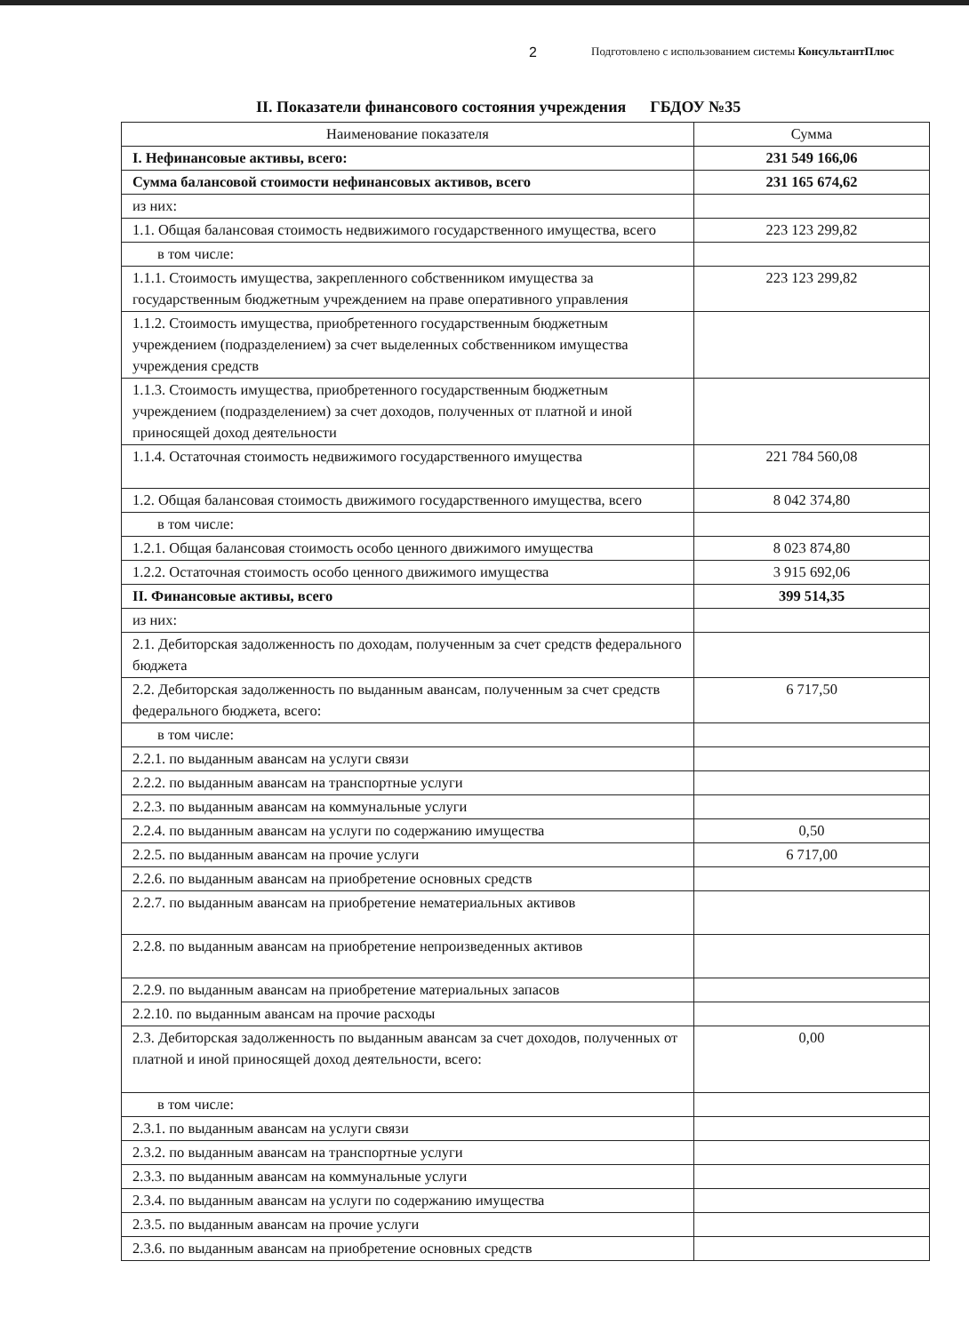2 Подготовлено с использованием системы КонсультантПлюс
II. Показатели финансового состояния учреждения ГБДОУ №35
| Наименование показателя | Сумма |
| --- | --- |
| I. Нефинансовые активы, всего: | 231 549 166,06 |
| Сумма балансовой стоимости нефинансовых активов, всего | 231 165 674,62 |
| из них: | |
| 1.1. Общая балансовая стоимость недвижимого государственного имущества, всего | 223 123 299,82 |
| в том числе: | |
| 1.1.1. Стоимость имущества, закрепленного собственником имущества за государственным бюджетным учреждением на праве оперативного управления | 223 123 299,82 |
| 1.1.2. Стоимость имущества, приобретенного государственным бюджетным учреждением (подразделением) за счет выделенных собственником имущества учреждения средств | |
| 1.1.3. Стоимость имущества, приобретенного государственным бюджетным учреждением (подразделением) за счет доходов, полученных от платной и иной приносящей доход деятельности | |
| 1.1.4. Остаточная стоимость недвижимого государственного имущества | 221 784 560,08 |
| 1.2. Общая балансовая стоимость движимого государственного имущества, всего | 8 042 374,80 |
| в том числе: | |
| 1.2.1. Общая балансовая стоимость особо ценного движимого имущества | 8 023 874,80 |
| 1.2.2. Остаточная стоимость особо ценного движимого имущества | 3 915 692,06 |
| II. Финансовые активы, всего | 399 514,35 |
| из них: | |
| 2.1. Дебиторская задолженность по доходам, полученным за счет средств федерального бюджета | |
| 2.2. Дебиторская задолженность по выданным авансам, полученным за счет средств федерального бюджета, всего: | 6 717,50 |
| в том числе: | |
| 2.2.1. по выданным авансам на услуги связи | |
| 2.2.2. по выданным авансам на транспортные услуги | |
| 2.2.3. по выданным авансам на коммунальные услуги | |
| 2.2.4. по выданным авансам на услуги по содержанию имущества | 0,50 |
| 2.2.5. по выданным авансам на прочие услуги | 6 717,00 |
| 2.2.6. по выданным авансам на приобретение основных средств | |
| 2.2.7. по выданным авансам на приобретение нематериальных активов | |
| 2.2.8. по выданным авансам на приобретение непроизведенных активов | |
| 2.2.9. по выданным авансам на приобретение материальных запасов | |
| 2.2.10. по выданным авансам на прочие расходы | |
| 2.3. Дебиторская задолженность по выданным авансам за счет доходов, полученных от платной и иной приносящей доход деятельности, всего: | 0,00 |
| в том числе: | |
| 2.3.1. по выданным авансам на услуги связи | |
| 2.3.2. по выданным авансам на транспортные услуги | |
| 2.3.3. по выданным авансам на коммунальные услуги | |
| 2.3.4. по выданным авансам на услуги по содержанию имущества | |
| 2.3.5. по выданным авансам на прочие услуги | |
| 2.3.6. по выданным авансам на приобретение основных средств | |